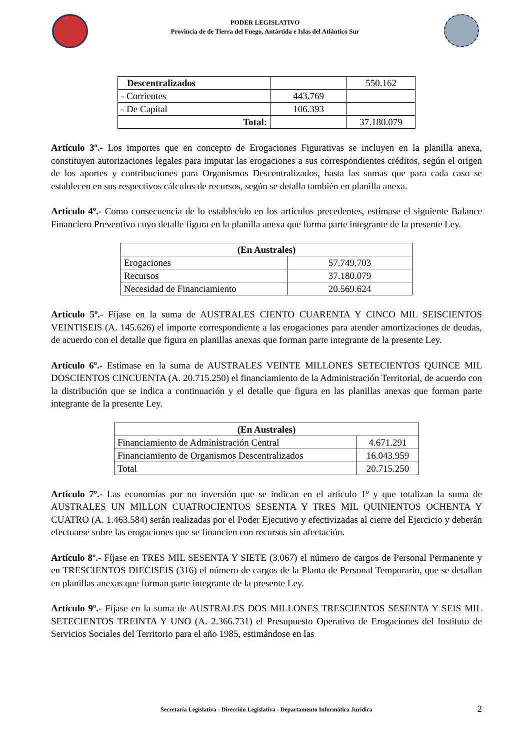PODER LEGISLATIVO
Provincia de de Tierra del Fuego, Antártida e Islas del Atlántico Sur
| Descentralizados | | 550.162 |
| - Corrientes | 443.769 | |
| - De Capital | 106.393 | |
| Total: | | 37.180.079 |
Artículo 3º.- Los importes que en concepto de Erogaciones Figurativas se incluyen en la planilla anexa, constituyen autorizaciones legales para imputar las erogaciones a sus correspondientes créditos, según el origen de los aportes y contribuciones para Organismos Descentralizados, hasta las sumas que para cada caso se establecen en sus respectivos cálculos de recursos, según se detalla también en planilla anexa.
Artículo 4º.- Como consecuencia de lo establecido en los artículos precedentes, estímase el siguiente Balance Financiero Preventivo cuyo detalle figura en la planilla anexa que forma parte integrante de la presente Ley.
| (En Australes) | |
| --- | --- |
| Erogaciones | 57.749.703 |
| Recursos | 37.180.079 |
| Necesidad de Financiamiento | 20.569.624 |
Artículo 5º.- Fíjase en la suma de AUSTRALES CIENTO CUARENTA Y CINCO MIL SEISCIENTOS VEINTISEIS (A. 145.626) el importe correspondiente a las erogaciones para atender amortizaciones de deudas, de acuerdo con el detalle que figura en planillas anexas que forman parte integrante de la presente Ley.
Artículo 6º.- Estímase en la suma de AUSTRALES VEINTE MILLONES SETECIENTOS QUINCE MIL DOSCIENTOS CINCUENTA (A. 20.715.250) el financiamiento de la Administración Territorial, de acuerdo con la distribución que se indica a continuación y el detalle que figura en las planillas anexas que forman parte integrante de la presente Ley.
| (En Australes) | |
| --- | --- |
| Financiamiento de Administración Central | 4.671.291 |
| Financiamiento de Organismos Descentralizados | 16.043.959 |
| Total | 20.715.250 |
Artículo 7º.- Las economías por no inversión que se indican en el artículo 1º y que totalizan la suma de AUSTRALES UN MILLON CUATROCIENTOS SESENTA Y TRES MIL QUINIENTOS OCHENTA Y CUATRO (A. 1.463.584) serán realizadas por el Poder Ejecutivo y efectivizadas al cierre del Ejercicio y deberán efectuarse sobre las erogaciones que se financien con recursos sin afectación.
Artículo 8º.- Fíjase en TRES MIL SESENTA Y SIETE (3.067) el número de cargos de Personal Permanente y en TRESCIENTOS DIECISEIS (316) el número de cargos de la Planta de Personal Temporario, que se detallan en planillas anexas que forman parte integrante de la presente Ley.
Artículo 9º.- Fíjase en la suma de AUSTRALES DOS MILLONES TRESCIENTOS SESENTA Y SEIS MIL SETECIENTOS TREINTA Y UNO (A. 2.366.731) el Presupuesto Operativo de Erogaciones del Instituto de Servicios Sociales del Territorio para el año 1985, estimándose en las
Secretaría Legislativa - Dirección Legislativa - Departamento Informática Jurídica 2